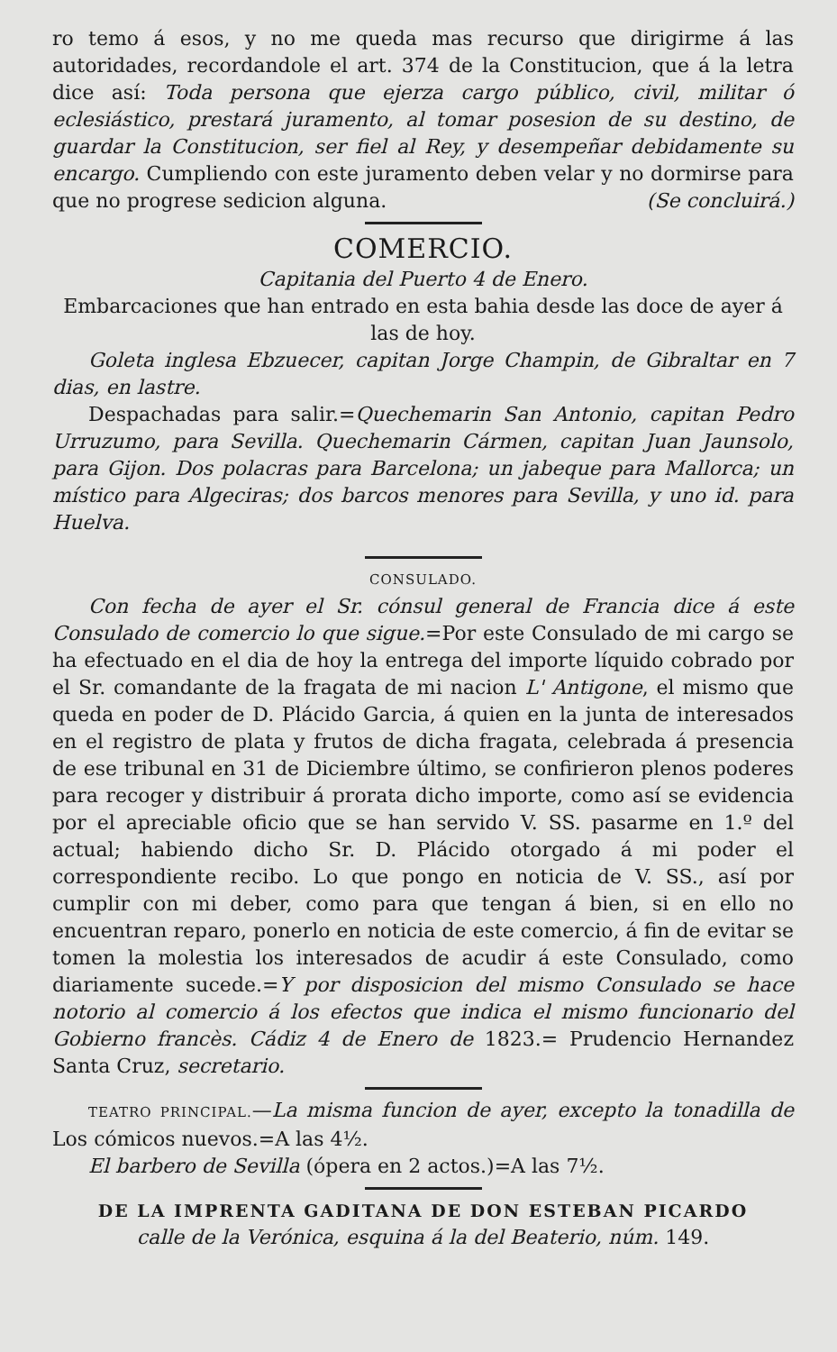ro temo á esos, y no me queda mas recurso que dirigirme á las autoridades, recordandole el art. 374 de la Constitucion, que á la letra dice así: Toda persona que ejerza cargo público, civil, militar ó eclesiástico, prestará juramento, al tomar posesion de su destino, de guardar la Constitucion, ser fiel al Rey, y desempeñar debidamente su encargo. Cumpliendo con este juramento deben velar y no dormirse para que no progrese sedicion alguna. (Se concluirá.)
COMERCIO.
Capitania del Puerto 4 de Enero.
Embarcaciones que han entrado en esta bahia desde las doce de ayer á las de hoy.
Goleta inglesa Ebzuecer, capitan Jorge Champin, de Gibraltar en 7 dias, en lastre.
Despachadas para salir.=Quechemarin San Antonio, capitan Pedro Urruzumo, para Sevilla. Quechemarin Cármen, capitan Juan Jaunsolo, para Gijon. Dos polacras para Barcelona; un jabeque para Mallorca; un místico para Algeciras; dos barcos menores para Sevilla, y uno id. para Huelva.
CONSULADO.
Con fecha de ayer el Sr. cónsul general de Francia dice á este Consulado de comercio lo que sigue.=Por este Consulado de mi cargo se ha efectuado en el dia de hoy la entrega del importe líquido cobrado por el Sr. comandante de la fragata de mi nacion L' Antigone, el mismo que queda en poder de D. Plácido Garcia, á quien en la junta de interesados en el registro de plata y frutos de dicha fragata, celebrada á presencia de ese tribunal en 31 de Diciembre último, se confirieron plenos poderes para recoger y distribuir á prorata dicho importe, como así se evidencia por el apreciable oficio que se han servido V. SS. pasarme en 1.º del actual; habiendo dicho Sr. D. Plácido otorgado á mi poder el correspondiente recibo. Lo que pongo en noticia de V. SS., así por cumplir con mi deber, como para que tengan á bien, si en ello no encuentran reparo, ponerlo en noticia de este comercio, á fin de evitar se tomen la molestia los interesados de acudir á este Consulado, como diariamente sucede.=Y por disposicion del mismo Consulado se hace notorio al comercio á los efectos que indica el mismo funcionario del Gobierno francès. Cádiz 4 de Enero de 1823.= Prudencio Hernandez Santa Cruz, secretario.
TEATRO PRINCIPAL.—La misma funcion de ayer, excepto la tonadilla de Los cómicos nuevos.=A las 4½.
El barbero de Sevilla (ópera en 2 actos.)=A las 7½.
DE LA IMPRENTA GADITANA DE DON ESTEBAN PICARDO
calle de la Verónica, esquina á la del Beaterio, núm. 149.